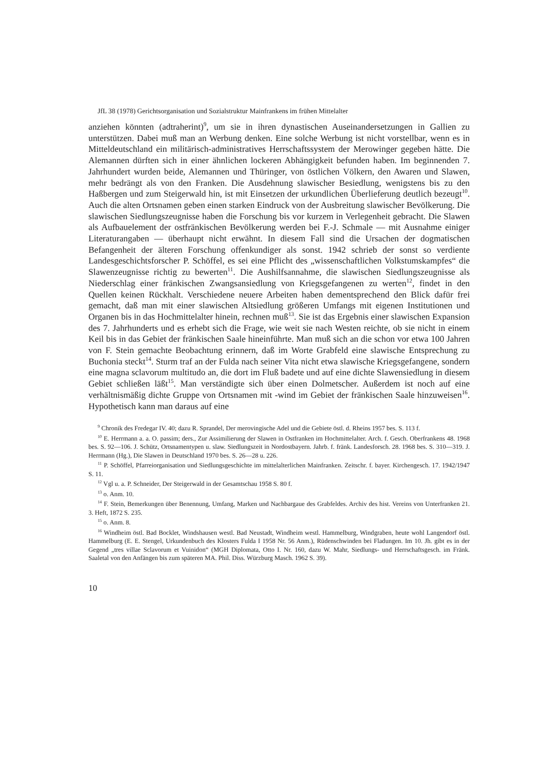JfL 38 (1978) Gerichtsorganisation und Sozialstruktur Mainfrankens im frühen Mittelalter
anziehen könnten (adtraherint)<sup>9</sup>, um sie in ihren dynastischen Auseinandersetzungen in Gallien zu unterstützen. Dabei muß man an Werbung denken. Eine solche Werbung ist nicht vorstellbar, wenn es in Mitteldeutschland ein militärisch-administratives Herrschaftssystem der Merowinger gegeben hätte. Die Alemannen dürften sich in einer ähnlichen lockeren Abhängigkeit befunden haben. Im beginnenden 7. Jahrhundert wurden beide, Alemannen und Thüringer, von östlichen Völkern, den Awaren und Slawen, mehr bedrängt als von den Franken. Die Ausdehnung slawischer Besiedlung, wenigstens bis zu den Haßbergen und zum Steigerwald hin, ist mit Einsetzen der urkundlichen Überlieferung deutlich bezeugt<sup>10</sup>. Auch die alten Ortsnamen geben einen starken Eindruck von der Ausbreitung slawischer Bevölkerung. Die slawischen Siedlungszeugnisse haben die Forschung bis vor kurzem in Verlegenheit gebracht. Die Slawen als Aufbauelement der ostfränkischen Bevölkerung werden bei F.-J. Schmale — mit Ausnahme einiger Literaturangaben — überhaupt nicht erwähnt. In diesem Fall sind die Ursachen der dogmatischen Befangenheit der älteren Forschung offenkundiger als sonst. 1942 schrieb der sonst so verdiente Landesgeschichtsforscher P. Schöffel, es sei eine Pflicht des „wissenschaftlichen Volkstumskampfes“ die Slawenzeugnisse richtig zu bewerten<sup>11</sup>. Die Aushilfsannahme, die slawischen Siedlungszeugnisse als Niederschlag einer fränkischen Zwangsansiedlung von Kriegsgefangenen zu werten<sup>12</sup>, findet in den Quellen keinen Rückhalt. Verschiedene neuere Arbeiten haben dementsprechend den Blick dafür frei gemacht, daß man mit einer slawischen Altsiedlung größeren Umfangs mit eigenen Institutionen und Organen bis in das Hochmittelalter hinein, rechnen muß<sup>13</sup>. Sie ist das Ergebnis einer slawischen Expansion des 7. Jahrhunderts und es erhebt sich die Frage, wie weit sie nach Westen reichte, ob sie nicht in einem Keil bis in das Gebiet der fränkischen Saale hineinführte. Man muß sich an die schon vor etwa 100 Jahren von F. Stein gemachte Beobachtung erinnern, daß im Worte Grabfeld eine slawische Entsprechung zu Buchonia steckt<sup>14</sup>. Sturm traf an der Fulda nach seiner Vita nicht etwa slawische Kriegsgefangene, sondern eine magna sclavorum multitudo an, die dort im Fluß badete und auf eine dichte Slawensiedlung in diesem Gebiet schließen läßt<sup>15</sup>. Man verständigte sich über einen Dolmetscher. Außerdem ist noch auf eine verhältnismäßig dichte Gruppe von Ortsnamen mit -wind im Gebiet der fränkischen Saale hinzuweisen<sup>16</sup>. Hypothetisch kann man daraus auf eine
<sup>9</sup> Chronik des Fredegar IV. 40; dazu R. Sprandel, Der merovingische Adel und die Gebiete östl. d. Rheins 1957 bes. S. 113 f.
<sup>10</sup> E. Herrmann a. a. O. passim; ders., Zur Assimilierung der Slawen in Ostfranken im Hochmittelalter. Arch. f. Gesch. Oberfrankens 48. 1968 bes. S. 92—106. J. Schütz, Ortsnamentypen u. slaw. Siedlungszeit in Nordostbayern. Jahrb. f. fränk. Landesforsch. 28. 1968 bes. S. 310—319. J. Herrmann (Hg.), Die Slawen in Deutschland 1970 bes. S. 26—28 u. 226.
<sup>11</sup> P. Schöffel, Pfarreiorganisation und Siedlungsgeschichte im mittelalterlichen Mainfranken. Zeitschr. f. bayer. Kirchengesch. 17. 1942/1947 S. 11.
<sup>12</sup> Vgl u. a. P. Schneider, Der Steigerwald in der Gesamtschau 1958 S. 80 f.
<sup>13</sup> o. Anm. 10.
<sup>14</sup> F. Stein, Bemerkungen über Benennung, Umfang, Marken und Nachbargaue des Grabfeldes. Archiv des hist. Vereins von Unterfranken 21. 3. Heft, 1872 S. 235.
<sup>15</sup> o. Anm. 8.
<sup>16</sup> Windheim östl. Bad Bocklet, Windshausen westl. Bad Neustadt, Windheim westl. Hammelburg, Windgraben, heute wohl Langendorf östl. Hammelburg (E. E. Stengel, Urkundenbuch des Klosters Fulda I 1958 Nr. 56 Anm.), Rüdenschwinden bei Fladungen. Im 10. Jh. gibt es in der Gegend „tres villae Sclavorum et Vuinidon“ (MGH Diplomata, Otto I. Nr. 160, dazu W. Mahr, Siedlungs- und Herrschaftsgesch. im Fränk. Saaletal von den Anfängen bis zum späteren MA. Phil. Diss. Würzburg Masch. 1962 S. 39).
10